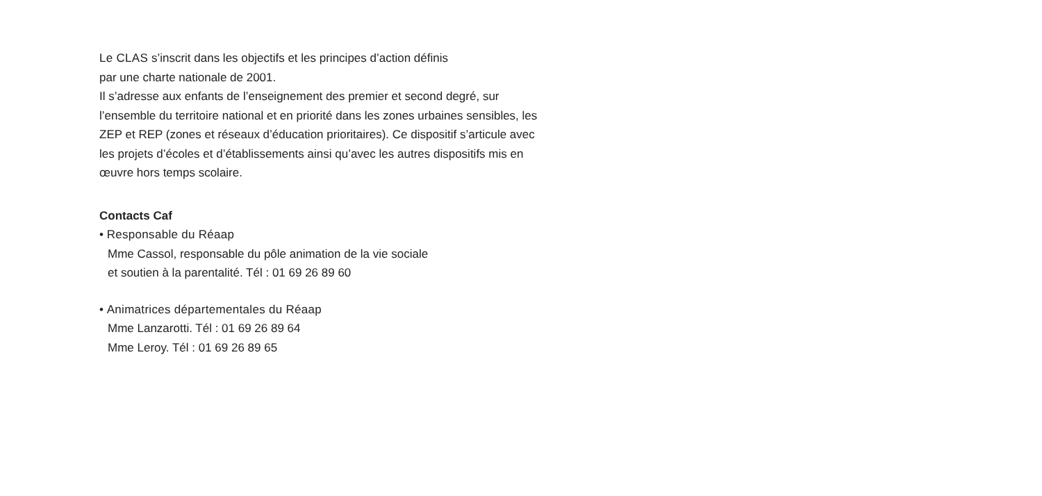Le CLAS s’inscrit dans les objectifs et les principes d’action définis
par une charte nationale de 2001.
Il s’adresse aux enfants de l’enseignement des premier et second degré, sur l’ensemble du territoire national et en priorité dans les zones urbaines sensibles, les ZEP et REP (zones et réseaux d’éducation prioritaires). Ce dispositif s’articule avec les projets d’écoles et d’établissements ainsi qu’avec les autres dispositifs mis en œuvre hors temps scolaire.
Contacts Caf
• Responsable du Réaap
Mme Cassol, responsable du pôle animation de la vie sociale
et soutien à la parentalité. Tél : 01 69 26 89 60
• Animatrices départementales du Réaap
Mme Lanzarotti. Tél : 01 69 26 89 64
Mme Leroy. Tél : 01 69 26 89 65